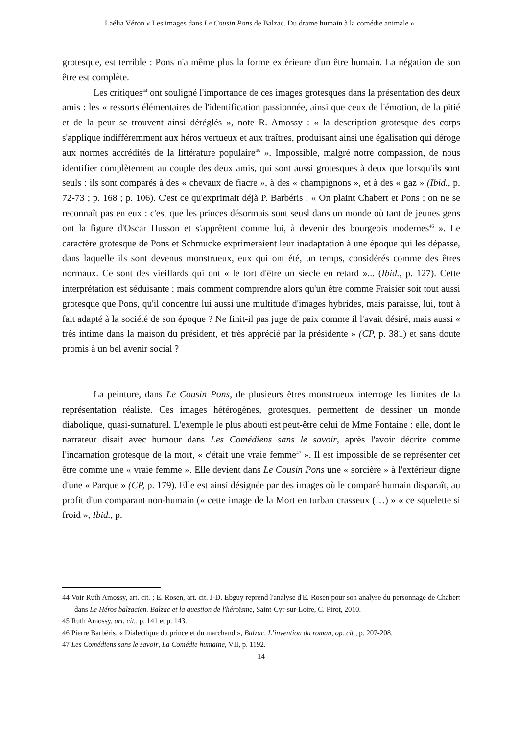Laélia Véron « Les images dans Le Cousin Pons de Balzac. Du drame humain à la comédie animale »
grotesque, est terrible : Pons n'a même plus la forme extérieure d'un être humain. La négation de son être est complète.
Les critiques<sup>44</sup> ont souligné l'importance de ces images grotesques dans la présentation des deux amis : les « ressorts élémentaires de l'identification passionnée, ainsi que ceux de l'émotion, de la pitié et de la peur se trouvent ainsi déréglés », note R. Amossy : « la description grotesque des corps s'applique indifféremment aux héros vertueux et aux traîtres, produisant ainsi une égalisation qui déroge aux normes accrédités de la littérature populaire<sup>45</sup> ». Impossible, malgré notre compassion, de nous identifier complètement au couple des deux amis, qui sont aussi grotesques à deux que lorsqu'ils sont seuls : ils sont comparés à des « chevaux de fiacre », à des « champignons », et à des « gaz » (Ibid., p. 72-73 ; p. 168 ; p. 106). C'est ce qu'exprimait déjà P. Barbéris : « On plaint Chabert et Pons ; on ne se reconnaît pas en eux : c'est que les princes désormais sont seusl dans un monde où tant de jeunes gens ont la figure d'Oscar Husson et s'apprêtent comme lui, à devenir des bourgeois modernes<sup>46</sup> ». Le caractère grotesque de Pons et Schmucke exprimeraient leur inadaptation à une époque qui les dépasse, dans laquelle ils sont devenus monstrueux, eux qui ont été, un temps, considérés comme des êtres normaux. Ce sont des vieillards qui ont « le tort d'être un siècle en retard »... (Ibid., p. 127). Cette interprétation est séduisante : mais comment comprendre alors qu'un être comme Fraisier soit tout aussi grotesque que Pons, qu'il concentre lui aussi une multitude d'images hybrides, mais paraisse, lui, tout à fait adapté à la société de son époque ? Ne finit-il pas juge de paix comme il l'avait désiré, mais aussi « très intime dans la maison du président, et très apprécié par la présidente » (CP, p. 381) et sans doute promis à un bel avenir social ?
La peinture, dans Le Cousin Pons, de plusieurs êtres monstrueux interroge les limites de la représentation réaliste. Ces images hétérogènes, grotesques, permettent de dessiner un monde diabolique, quasi-surnaturel. L'exemple le plus abouti est peut-être celui de Mme Fontaine : elle, dont le narrateur disait avec humour dans Les Comédiens sans le savoir, après l'avoir décrite comme l'incarnation grotesque de la mort, « c'était une vraie femme<sup>47</sup> ». Il est impossible de se représenter cet être comme une « vraie femme ». Elle devient dans Le Cousin Pons une « sorcière » à l'extérieur digne d'une « Parque » (CP, p. 179). Elle est ainsi désignée par des images où le comparé humain disparaît, au profit d'un comparant non-humain (« cette image de la Mort en turban crasseux (…) » « ce squelette si froid », Ibid., p.
44 Voir Ruth Amossy, art. cit. ; E. Rosen, art. cit. J-D. Ebguy reprend l'analyse d'E. Rosen pour son analyse du personnage de Chabert dans Le Héros balzacien. Balzac et la question de l'héroïsme, Saint-Cyr-sur-Loire, C. Pirot, 2010.
45 Ruth Amossy, art. cit., p. 141 et p. 143.
46 Pierre Barbéris, « Dialectique du prince et du marchand », Balzac. L’invention du roman, op. cit., p. 207-208.
47 Les Comédiens sans le savoir, La Comédie humaine, VII, p. 1192.
14